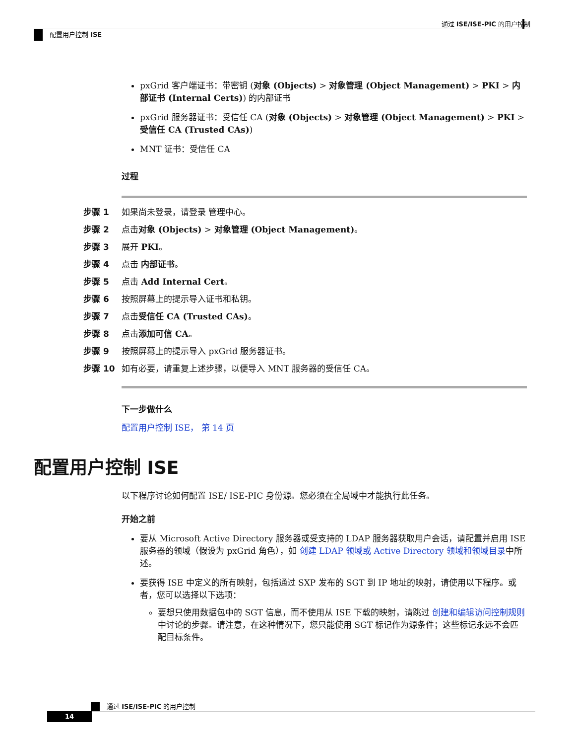通过 ISE/ISE-PIC 的用户控制
配置用户控制 ISE
pxGrid 客户端证书：带密钥 (对象 (Objects) > 对象管理 (Object Management) > PKI > 内部证书 (Internal Certs)) 的内部证书
pxGrid 服务器证书：受信任 CA (对象 (Objects) > 对象管理 (Object Management) > PKI > 受信任 CA (Trusted CAs))
MNT 证书：受信任 CA
过程
| 步骤 1 | 如果尚未登录，请登录 管理中心。 |
| 步骤 2 | 点击 对象 (Objects) > 对象管理 (Object Management) 。 |
| 步骤 3 | 展开 PKI 。 |
| 步骤 4 | 点击 内部证书 。 |
| 步骤 5 | 点击 Add Internal Cert 。 |
| 步骤 6 | 按照屏幕上的提示导入证书和私钥。 |
| 步骤 7 | 点击 受信任 CA (Trusted CAs) 。 |
| 步骤 8 | 点击 添加可信 CA 。 |
| 步骤 9 | 按照屏幕上的提示导入 pxGrid 服务器证书。 |
| 步骤 10 | 如有必要，请重复上述步骤，以便导入 MNT 服务器的受信任 CA。 |
下一步做什么
配置用户控制 ISE， 第 14 页
配置用户控制 ISE
以下程序讨论如何配置 ISE/ ISE-PIC 身份源。您必须在全局域中才能执行此任务。
开始之前
要从 Microsoft Active Directory 服务器或受支持的 LDAP 服务器获取用户会话，请配置并启用 ISE 服务器的领域（假设为 pxGrid 角色），如 创建 LDAP 领域或 Active Directory 领域和领域目录中所述。
要获得 ISE 中定义的所有映射，包括通过 SXP 发布的 SGT 到 IP 地址的映射，请使用以下程序。或者，您可以选择以下选项：
要想只使用数据包中的 SGT 信息，而不使用从 ISE 下载的映射，请跳过 创建和编辑访问控制规则中讨论的步骤。请注意，在这种情况下，您只能使用 SGT 标记作为源条件；这些标记永远不会匹配目标条件。
通过 ISE/ISE-PIC 的用户控制
14